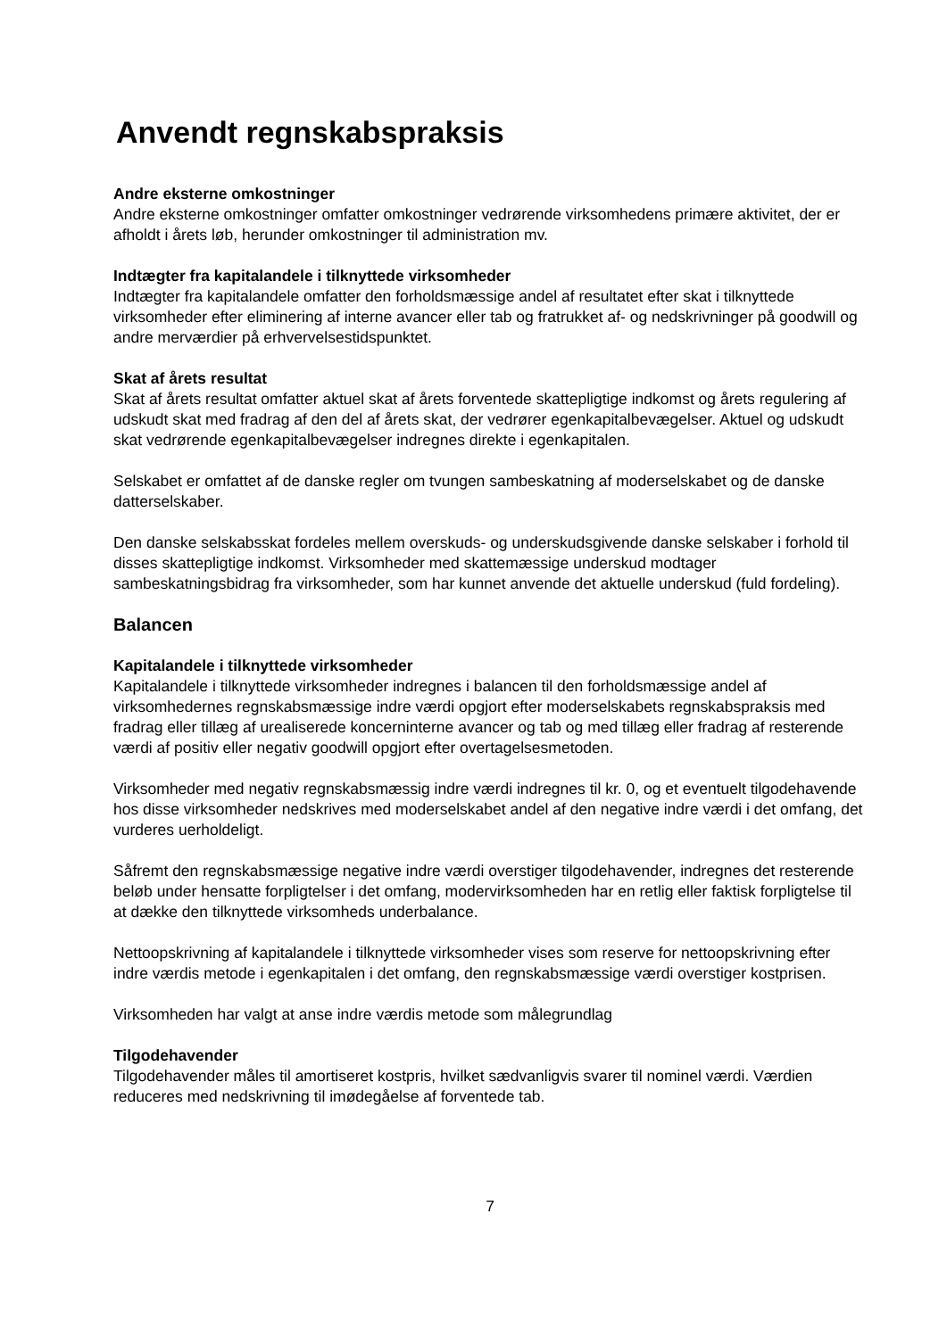Anvendt regnskabspraksis
Andre eksterne omkostninger
Andre eksterne omkostninger omfatter omkostninger vedrørende virksomhedens primære aktivitet, der er afholdt i årets løb, herunder omkostninger til administration mv.
Indtægter fra kapitalandele i tilknyttede virksomheder
Indtægter fra kapitalandele omfatter den forholdsmæssige andel af resultatet efter skat i tilknyttede virksomheder efter eliminering af interne avancer eller tab og fratrukket af- og nedskrivninger på goodwill og andre merværdier på erhvervelsestidspunktet.
Skat af årets resultat
Skat af årets resultat omfatter aktuel skat af årets forventede skattepligtige indkomst og årets regulering af udskudt skat med fradrag af den del af årets skat, der vedrører egenkapitalbevægelser. Aktuel og udskudt skat vedrørende egenkapitalbevægelser indregnes direkte i egenkapitalen.
Selskabet er omfattet af de danske regler om tvungen sambeskatning af moderselskabet og de danske datterselskaber.
Den danske selskabsskat fordeles mellem overskuds- og underskudsgivende danske selskaber i forhold til disses skattepligtige indkomst. Virksomheder med skattemæssige underskud modtager sambeskatningsbidrag fra virksomheder, som har kunnet anvende det aktuelle underskud (fuld fordeling).
Balancen
Kapitalandele i tilknyttede virksomheder
Kapitalandele i tilknyttede virksomheder indregnes i balancen til den forholdsmæssige andel af virksomhedernes regnskabsmæssige indre værdi opgjort efter moderselskabets regnskabspraksis med fradrag eller tillæg af urealiserede koncerninterne avancer og tab og med tillæg eller fradrag af resterende værdi af positiv eller negativ goodwill opgjort efter overtagelsesmetoden.
Virksomheder med negativ regnskabsmæssig indre værdi indregnes til kr. 0, og et eventuelt tilgodehavende hos disse virksomheder nedskrives med moderselskabet andel af den negative indre værdi i det omfang, det vurderes uerholdeligt.
Såfremt den regnskabsmæssige negative indre værdi overstiger tilgodehavender, indregnes det resterende beløb under hensatte forpligtelser i det omfang, modervirksomheden har en retlig eller faktisk forpligtelse til at dække den tilknyttede virksomheds underbalance.
Nettoopskrivning af kapitalandele i tilknyttede virksomheder vises som reserve for nettoopskrivning efter indre værdis metode i egenkapitalen i det omfang, den regnskabsmæssige værdi overstiger kostprisen.
Virksomheden har valgt at anse indre værdis metode som målegrundlag
Tilgodehavender
Tilgodehavender måles til amortiseret kostpris, hvilket sædvanligvis svarer til nominel værdi. Værdien reduceres med nedskrivning til imødegåelse af forventede tab.
7